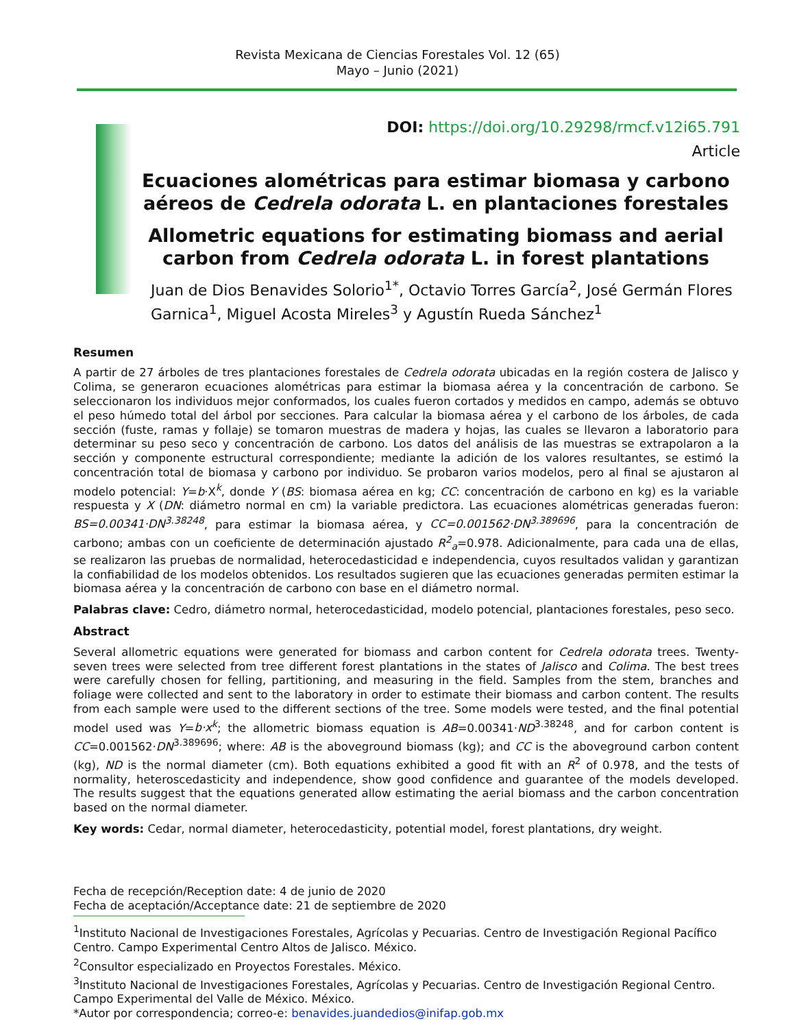Revista Mexicana de Ciencias Forestales Vol. 12 (65)
Mayo – Junio (2021)
DOI: https://doi.org/10.29298/rmcf.v12i65.791
Article
Ecuaciones alométricas para estimar biomasa y carbono aéreos de Cedrela odorata L. en plantaciones forestales
Allometric equations for estimating biomass and aerial carbon from Cedrela odorata L. in forest plantations
Juan de Dios Benavides Solorio<sup>1*</sup>, Octavio Torres García<sup>2</sup>, José Germán Flores Garnica<sup>1</sup>, Miguel Acosta Mireles<sup>3</sup> y Agustín Rueda Sánchez<sup>1</sup>
Resumen
A partir de 27 árboles de tres plantaciones forestales de Cedrela odorata ubicadas en la región costera de Jalisco y Colima, se generaron ecuaciones alométricas para estimar la biomasa aérea y la concentración de carbono. Se seleccionaron los individuos mejor conformados, los cuales fueron cortados y medidos en campo, además se obtuvo el peso húmedo total del árbol por secciones. Para calcular la biomasa aérea y el carbono de los árboles, de cada sección (fuste, ramas y follaje) se tomaron muestras de madera y hojas, las cuales se llevaron a laboratorio para determinar su peso seco y concentración de carbono. Los datos del análisis de las muestras se extrapolaron a la sección y componente estructural correspondiente; mediante la adición de los valores resultantes, se estimó la concentración total de biomasa y carbono por individuo. Se probaron varios modelos, pero al final se ajustaron al modelo potencial: Y=b·X<sup>k</sup>, donde Y (BS: biomasa aérea en kg; CC: concentración de carbono en kg) es la variable respuesta y X (DN: diámetro normal en cm) la variable predictora. Las ecuaciones alométricas generadas fueron: BS=0.00341·DN<sup>3.38248</sup>, para estimar la biomasa aérea, y CC=0.001562·DN<sup>3.389696</sup>, para la concentración de carbono; ambas con un coeficiente de determinación ajustado R<sup>2</sup><sub>a</sub>=0.978. Adicionalmente, para cada una de ellas, se realizaron las pruebas de normalidad, heterocedasticidad e independencia, cuyos resultados validan y garantizan la confiabilidad de los modelos obtenidos. Los resultados sugieren que las ecuaciones generadas permiten estimar la biomasa aérea y la concentración de carbono con base en el diámetro normal.
Palabras clave: Cedro, diámetro normal, heterocedasticidad, modelo potencial, plantaciones forestales, peso seco.
Abstract
Several allometric equations were generated for biomass and carbon content for Cedrela odorata trees. Twenty-seven trees were selected from tree different forest plantations in the states of Jalisco and Colima. The best trees were carefully chosen for felling, partitioning, and measuring in the field. Samples from the stem, branches and foliage were collected and sent to the laboratory in order to estimate their biomass and carbon content. The results from each sample were used to the different sections of the tree. Some models were tested, and the final potential model used was Y=b·x<sup>k</sup>; the allometric biomass equation is AB=0.00341·ND<sup>3.38248</sup>, and for carbon content is CC=0.001562·DN<sup>3.389696</sup>; where: AB is the aboveground biomass (kg); and CC is the aboveground carbon content (kg), ND is the normal diameter (cm). Both equations exhibited a good fit with an R<sup>2</sup> of 0.978, and the tests of normality, heteroscedasticity and independence, show good confidence and guarantee of the models developed. The results suggest that the equations generated allow estimating the aerial biomass and the carbon concentration based on the normal diameter.
Key words: Cedar, normal diameter, heterocedasticity, potential model, forest plantations, dry weight.
Fecha de recepción/Reception date: 4 de junio de 2020
Fecha de aceptación/Acceptance date: 21 de septiembre de 2020
<sup>1</sup> Instituto Nacional de Investigaciones Forestales, Agrícolas y Pecuarias. Centro de Investigación Regional Pacífico Centro. Campo Experimental Centro Altos de Jalisco. México.
<sup>2</sup> Consultor especializado en Proyectos Forestales. México.
<sup>3</sup> Instituto Nacional de Investigaciones Forestales, Agrícolas y Pecuarias. Centro de Investigación Regional Centro. Campo Experimental del Valle de México. México.
*Autor por correspondencia; correo-e: benavides.juandedios@inifap.gob.mx